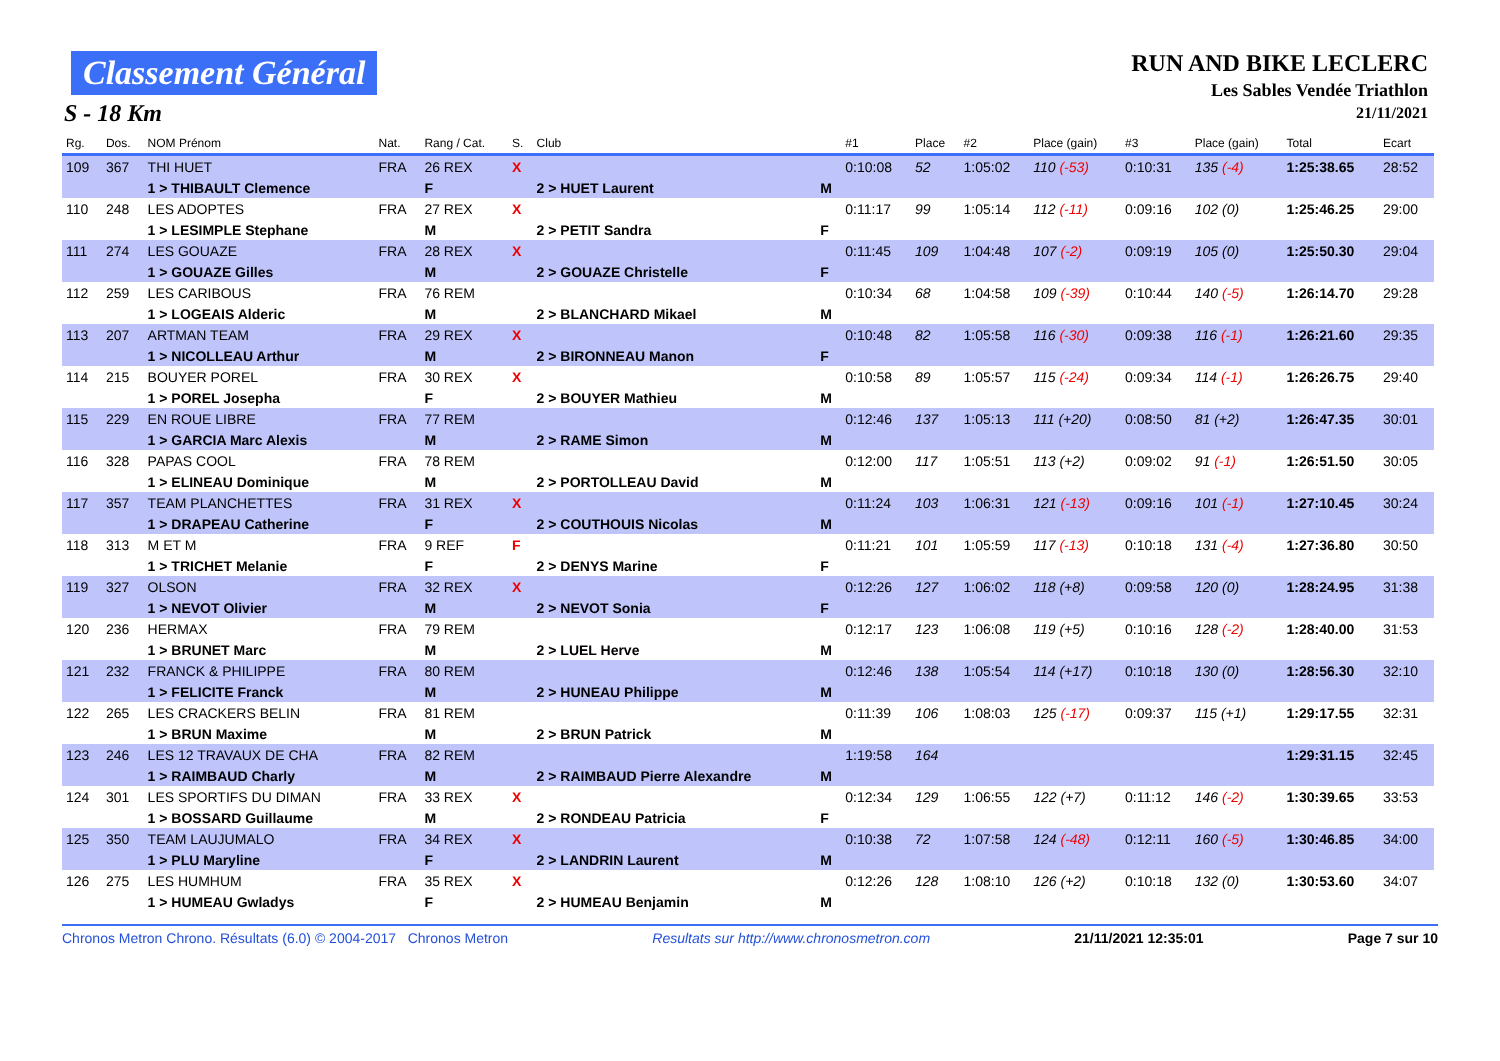Classement Général
S - 18 Km
RUN AND BIKE LECLERC
Les Sables Vendée Triathlon
21/11/2021
| Rg. | Dos. | NOM Prénom | Nat. | Rang / Cat. | S. | Club | | #1 | Place | #2 | Place (gain) | #3 | Place (gain) | Total | Ecart |
| --- | --- | --- | --- | --- | --- | --- | --- | --- | --- | --- | --- | --- | --- | --- | --- |
| 109 | 367 | THI HUET | FRA | 26 REX | X | | | 0:10:08 | 52 | 1:05:02 | 110 (-53) | 0:10:31 | 135 (-4) | 1:25:38.65 | 28:52 |
| | | 1 > THIBAULT Clemence | | F | | 2 > HUET Laurent | M | | | | | | | | |
| 110 | 248 | LES ADOPTES | FRA | 27 REX | X | | | 0:11:17 | 99 | 1:05:14 | 112 (-11) | 0:09:16 | 102 (0) | 1:25:46.25 | 29:00 |
| | | 1 > LESIMPLE Stephane | | M | | 2 > PETIT Sandra | F | | | | | | | | |
| 111 | 274 | LES GOUAZE | FRA | 28 REX | X | | | 0:11:45 | 109 | 1:04:48 | 107 (-2) | 0:09:19 | 105 (0) | 1:25:50.30 | 29:04 |
| | | 1 > GOUAZE Gilles | | M | | 2 > GOUAZE Christelle | F | | | | | | | | |
| 112 | 259 | LES CARIBOUS | FRA | 76 REM | | | | 0:10:34 | 68 | 1:04:58 | 109 (-39) | 0:10:44 | 140 (-5) | 1:26:14.70 | 29:28 |
| | | 1 > LOGEAIS Alderic | | M | | 2 > BLANCHARD Mikael | M | | | | | | | | |
| 113 | 207 | ARTMAN TEAM | FRA | 29 REX | X | | | 0:10:48 | 82 | 1:05:58 | 116 (-30) | 0:09:38 | 116 (-1) | 1:26:21.60 | 29:35 |
| | | 1 > NICOLLEAU Arthur | | M | | 2 > BIRONNEAU Manon | F | | | | | | | | |
| 114 | 215 | BOUYER POREL | FRA | 30 REX | X | | | 0:10:58 | 89 | 1:05:57 | 115 (-24) | 0:09:34 | 114 (-1) | 1:26:26.75 | 29:40 |
| | | 1 > POREL Josepha | | F | | 2 > BOUYER Mathieu | M | | | | | | | | |
| 115 | 229 | EN ROUE LIBRE | FRA | 77 REM | | | | 0:12:46 | 137 | 1:05:13 | 111 (+20) | 0:08:50 | 81 (+2) | 1:26:47.35 | 30:01 |
| | | 1 > GARCIA Marc Alexis | | M | | 2 > RAME Simon | M | | | | | | | | |
| 116 | 328 | PAPAS COOL | FRA | 78 REM | | | | 0:12:00 | 117 | 1:05:51 | 113 (+2) | 0:09:02 | 91 (-1) | 1:26:51.50 | 30:05 |
| | | 1 > ELINEAU Dominique | | M | | 2 > PORTOLLEAU David | M | | | | | | | | |
| 117 | 357 | TEAM PLANCHETTES | FRA | 31 REX | X | | | 0:11:24 | 103 | 1:06:31 | 121 (-13) | 0:09:16 | 101 (-1) | 1:27:10.45 | 30:24 |
| | | 1 > DRAPEAU Catherine | | F | | 2 > COUTHOUIS Nicolas | M | | | | | | | | |
| 118 | 313 | M ET M | FRA | 9 REF | F | | | 0:11:21 | 101 | 1:05:59 | 117 (-13) | 0:10:18 | 131 (-4) | 1:27:36.80 | 30:50 |
| | | 1 > TRICHET Melanie | | F | | 2 > DENYS Marine | F | | | | | | | | |
| 119 | 327 | OLSON | FRA | 32 REX | X | | | 0:12:26 | 127 | 1:06:02 | 118 (+8) | 0:09:58 | 120 (0) | 1:28:24.95 | 31:38 |
| | | 1 > NEVOT Olivier | | M | | 2 > NEVOT Sonia | F | | | | | | | | |
| 120 | 236 | HERMAX | FRA | 79 REM | | | | 0:12:17 | 123 | 1:06:08 | 119 (+5) | 0:10:16 | 128 (-2) | 1:28:40.00 | 31:53 |
| | | 1 > BRUNET Marc | | M | | 2 > LUEL Herve | M | | | | | | | | |
| 121 | 232 | FRANCK & PHILIPPE | FRA | 80 REM | | | | 0:12:46 | 138 | 1:05:54 | 114 (+17) | 0:10:18 | 130 (0) | 1:28:56.30 | 32:10 |
| | | 1 > FELICITE Franck | | M | | 2 > HUNEAU Philippe | M | | | | | | | | |
| 122 | 265 | LES CRACKERS BELIN | FRA | 81 REM | | | | 0:11:39 | 106 | 1:08:03 | 125 (-17) | 0:09:37 | 115 (+1) | 1:29:17.55 | 32:31 |
| | | 1 > BRUN Maxime | | M | | 2 > BRUN Patrick | M | | | | | | | | |
| 123 | 246 | LES 12 TRAVAUX DE CHA | FRA | 82 REM | | | | 1:19:58 | 164 | | | | | 1:29:31.15 | 32:45 |
| | | 1 > RAIMBAUD Charly | | M | | 2 > RAIMBAUD Pierre Alexandre | M | | | | | | | | |
| 124 | 301 | LES SPORTIFS DU DIMAN | FRA | 33 REX | X | | | 0:12:34 | 129 | 1:06:55 | 122 (+7) | 0:11:12 | 146 (-2) | 1:30:39.65 | 33:53 |
| | | 1 > BOSSARD Guillaume | | M | | 2 > RONDEAU Patricia | F | | | | | | | | |
| 125 | 350 | TEAM LAUJUMALO | FRA | 34 REX | X | | | 0:10:38 | 72 | 1:07:58 | 124 (-48) | 0:12:11 | 160 (-5) | 1:30:46.85 | 34:00 |
| | | 1 > PLU Maryline | | F | | 2 > LANDRIN Laurent | M | | | | | | | | |
| 126 | 275 | LES HUMHUM | FRA | 35 REX | X | | | 0:12:26 | 128 | 1:08:10 | 126 (+2) | 0:10:18 | 132 (0) | 1:30:53.60 | 34:07 |
| | | 1 > HUMEAU Gwladys | | F | | 2 > HUMEAU Benjamin | M | | | | | | | | |
Chronos Metron Chrono. Résultats (6.0) © 2004-2017 Chronos Metron Resultats sur http://www.chronosmetron.com 21/11/2021 12:35:01 Page 7 sur 10